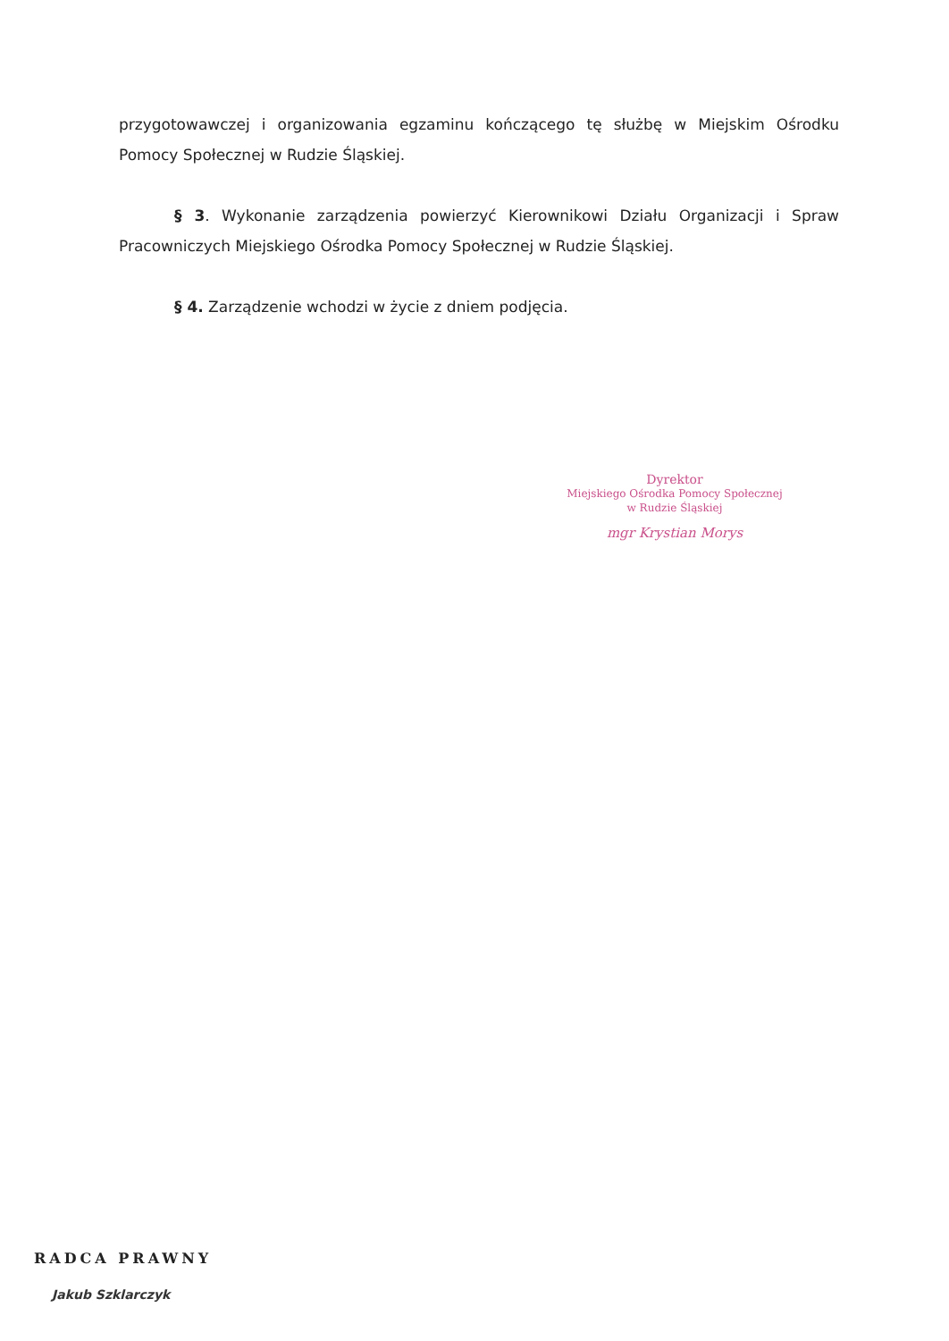przygotowawczej i organizowania egzaminu kończącego tę służbę w Miejskim Ośrodku Pomocy Społecznej w Rudzie Śląskiej.
§ 3. Wykonanie zarządzenia powierzyć Kierownikowi Działu Organizacji i Spraw Pracowniczych Miejskiego Ośrodka Pomocy Społecznej w Rudzie Śląskiej.
§ 4. Zarządzenie wchodzi w życie z dniem podjęcia.
Dyrektor
Miejskiego Ośrodka Pomocy Społecznej
w Rudzie Śląskiej
mgr Krystian Morys
RADCA PRAWNY
Jakub Szklarczyk